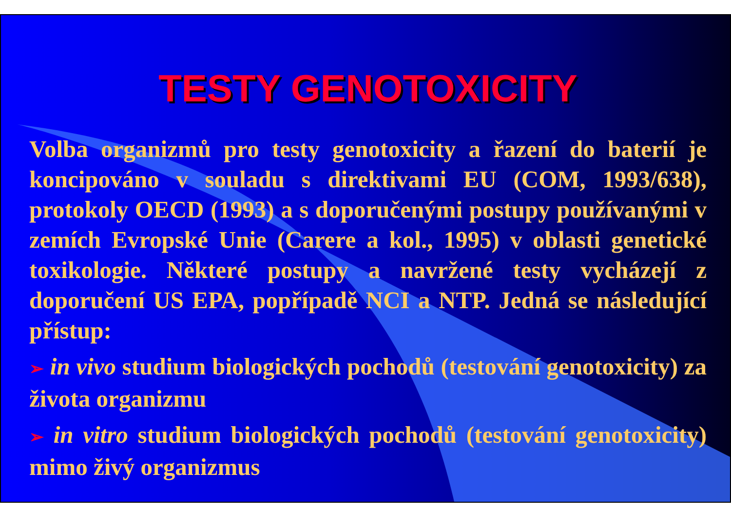TESTY GENOTOXICITY
Volba organizmů pro testy genotoxicity a řazení do baterií je koncipováno v souladu s direktivami EU (COM, 1993/638), protokoly OECD (1993) a s doporučenými postupy používanými v zemích Evropské Unie (Carere a kol., 1995) v oblasti genetické toxikologie. Některé postupy a navržené testy vycházejí z doporučení US EPA, popřípadě NCI a NTP. Jedná se následující přístup:
➢ in vivo studium biologických pochodů (testování genotoxicity) za života organizmu
➢ in vitro studium biologických pochodů (testování genotoxicity) mimo živý organizmus